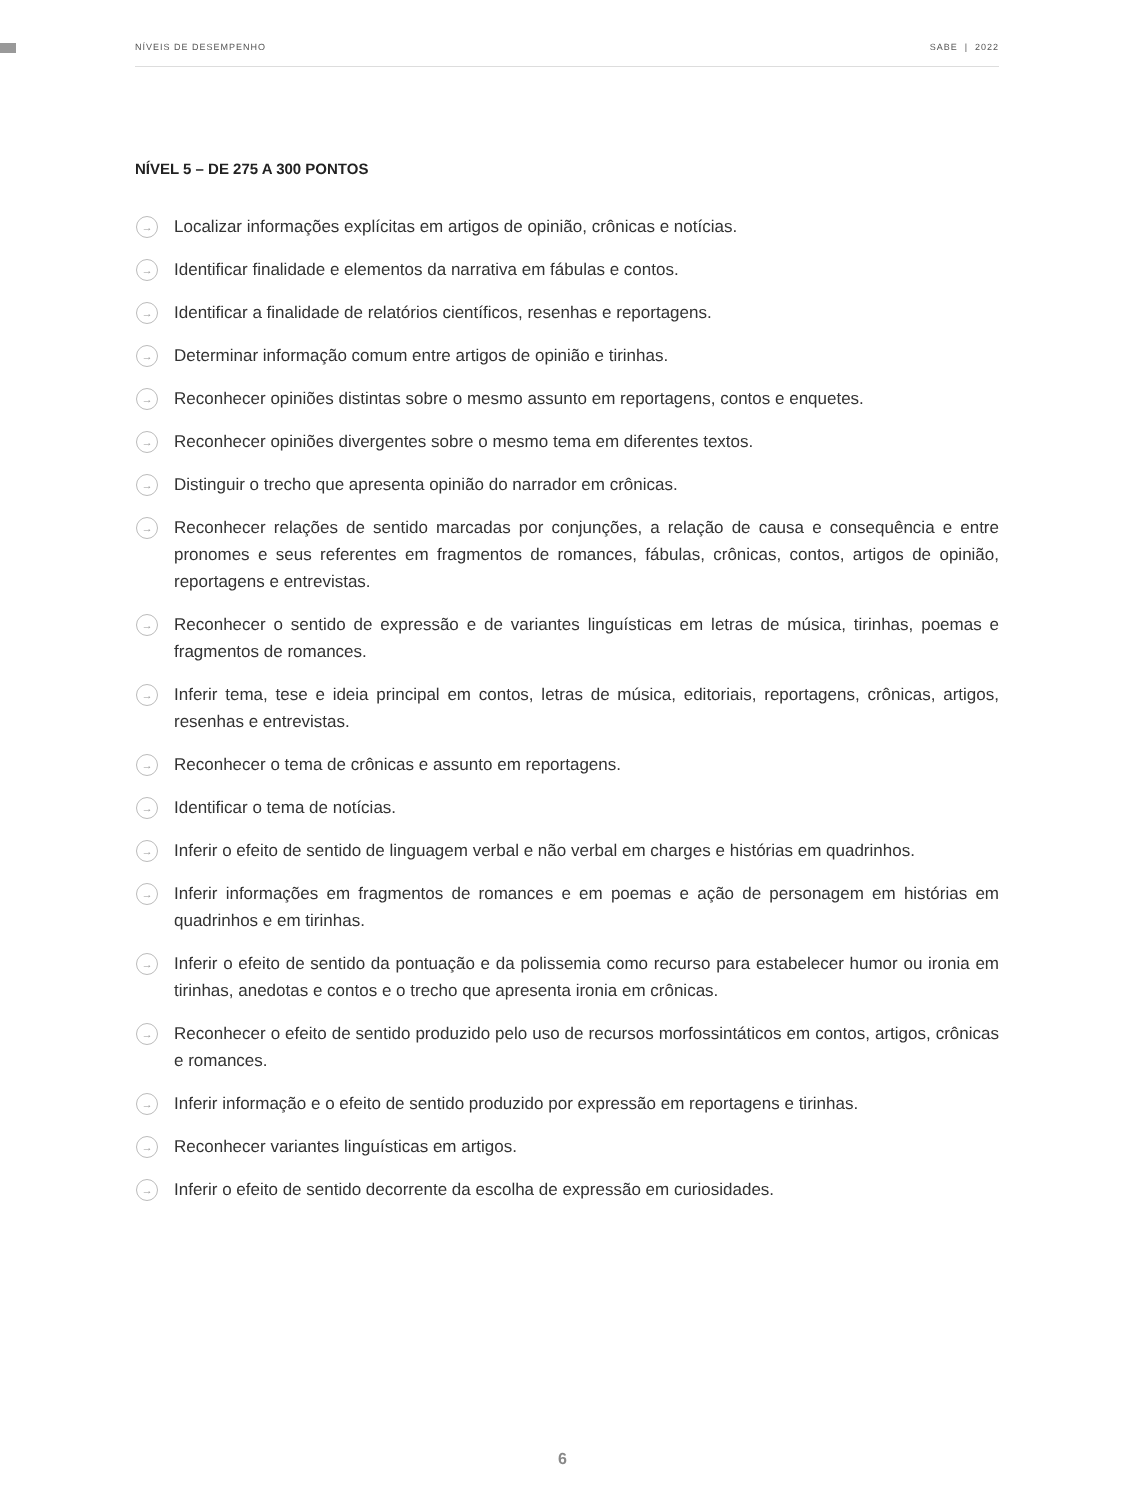NÍVEIS DE DESEMPENHO SABE | 2022
NÍVEL 5 – DE 275 A 300 PONTOS
→ Localizar informações explícitas em artigos de opinião, crônicas e notícias.
→ Identificar finalidade e elementos da narrativa em fábulas e contos.
→ Identificar a finalidade de relatórios científicos, resenhas e reportagens.
→ Determinar informação comum entre artigos de opinião e tirinhas.
→ Reconhecer opiniões distintas sobre o mesmo assunto em reportagens, contos e enquetes.
→ Reconhecer opiniões divergentes sobre o mesmo tema em diferentes textos.
→ Distinguir o trecho que apresenta opinião do narrador em crônicas.
→ Reconhecer relações de sentido marcadas por conjunções, a relação de causa e consequência e entre pronomes e seus referentes em fragmentos de romances, fábulas, crônicas, contos, artigos de opinião, reportagens e entrevistas.
→ Reconhecer o sentido de expressão e de variantes linguísticas em letras de música, tirinhas, poemas e fragmentos de romances.
→ Inferir tema, tese e ideia principal em contos, letras de música, editoriais, reportagens, crônicas, artigos, resenhas e entrevistas.
→ Reconhecer o tema de crônicas e assunto em reportagens.
→ Identificar o tema de notícias.
→ Inferir o efeito de sentido de linguagem verbal e não verbal em charges e histórias em quadrinhos.
→ Inferir informações em fragmentos de romances e em poemas e ação de personagem em histórias em quadrinhos e em tirinhas.
→ Inferir o efeito de sentido da pontuação e da polissemia como recurso para estabelecer humor ou ironia em tirinhas, anedotas e contos e o trecho que apresenta ironia em crônicas.
→ Reconhecer o efeito de sentido produzido pelo uso de recursos morfossintáticos em contos, artigos, crônicas e romances.
→ Inferir informação e o efeito de sentido produzido por expressão em reportagens e tirinhas.
→ Reconhecer variantes linguísticas em artigos.
→ Inferir o efeito de sentido decorrente da escolha de expressão em curiosidades.
6